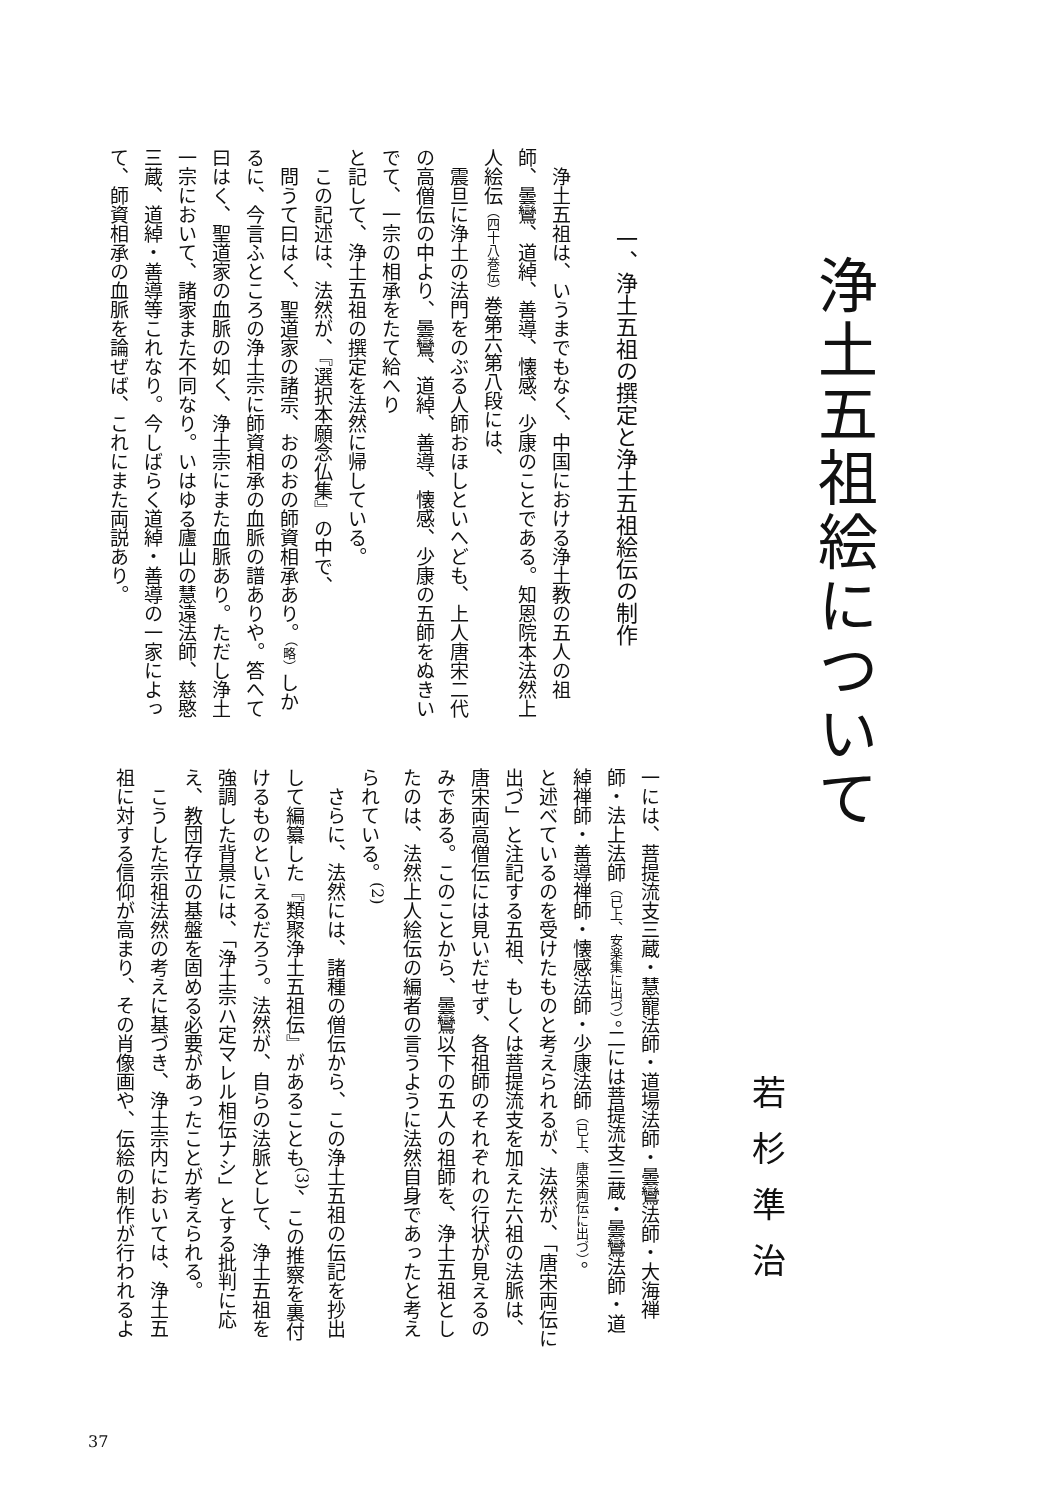浄土五祖絵について
若杉準治
一、浄土五祖の撰定と浄土五祖絵伝の制作
　浄土五祖は、いうまでもなく、中国における浄土教の五人の祖師、曇鸞、道綽、善導、懐感、少康のことである。知恩院本法然上人絵伝（四十八巻伝）巻第六第八段には、
　震旦に浄土の法門をのぶる人師おほしといへども、上人唐宋二代の高僧伝の中より、曇鸞、道綽、善導、懐感、少康の五師をぬきいでて、一宗の相承をたて給へり
と記して、浄土五祖の撰定を法然に帰している。
　この記述は、法然が、『選択本願念仏集』の中で、
　問うて曰はく、聖道家の諸宗、おのおの師資相承あり。（略）しかるに、今言ふところの浄土宗に師資相承の血脈の譜ありや。答へて曰はく、聖道家の血脈の如く、浄土宗にまた血脈あり。ただし浄土一宗において、諸家また不同なり。いはゆる廬山の慧遠法師、慈愍三蔵、道綽・善導等これなり。今しばらく道綽・善導の一家によって、師資相承の血脈を論ぜば、これにまた両説あり。
一には、菩提流支三蔵・慧寵法師・道場法師・曇鸞法師・大海禅師・法上法師（已上、安楽集に出づ）。二には菩提流支三蔵・曇鸞法師・道綽禅師・善導禅師・懐感法師・少康法師（已上、唐宋両伝に出づ）。
と述べているのを受けたものと考えられるが、法然が、「唐宋両伝に出づ」と注記する五祖、もしくは菩提流支を加えた六祖の法脈は、唐宋両高僧伝には見いだせず、各祖師のそれぞれの行状が見えるのみである。このことから、曇鸞以下の五人の祖師を、浄土五祖としたのは、法然上人絵伝の編者の言うように法然自身であったと考えられている。<sup>(2)</sup>
　さらに、法然には、諸種の僧伝から、この浄土五祖の伝記を抄出して編纂した『類聚浄土五祖伝』があることも<sup>(3)</sup>、この推察を裏付けるものといえるだろう。法然が、自らの法脈として、浄土五祖を強調した背景には、「浄土宗ハ定マレル相伝ナシ」とする批判に応え、教団存立の基盤を固める必要があったことが考えられる。
　こうした宗祖法然の考えに基づき、浄土宗内においては、浄土五祖に対する信仰が高まり、その肖像画や、伝絵の制作が行われるよ
37